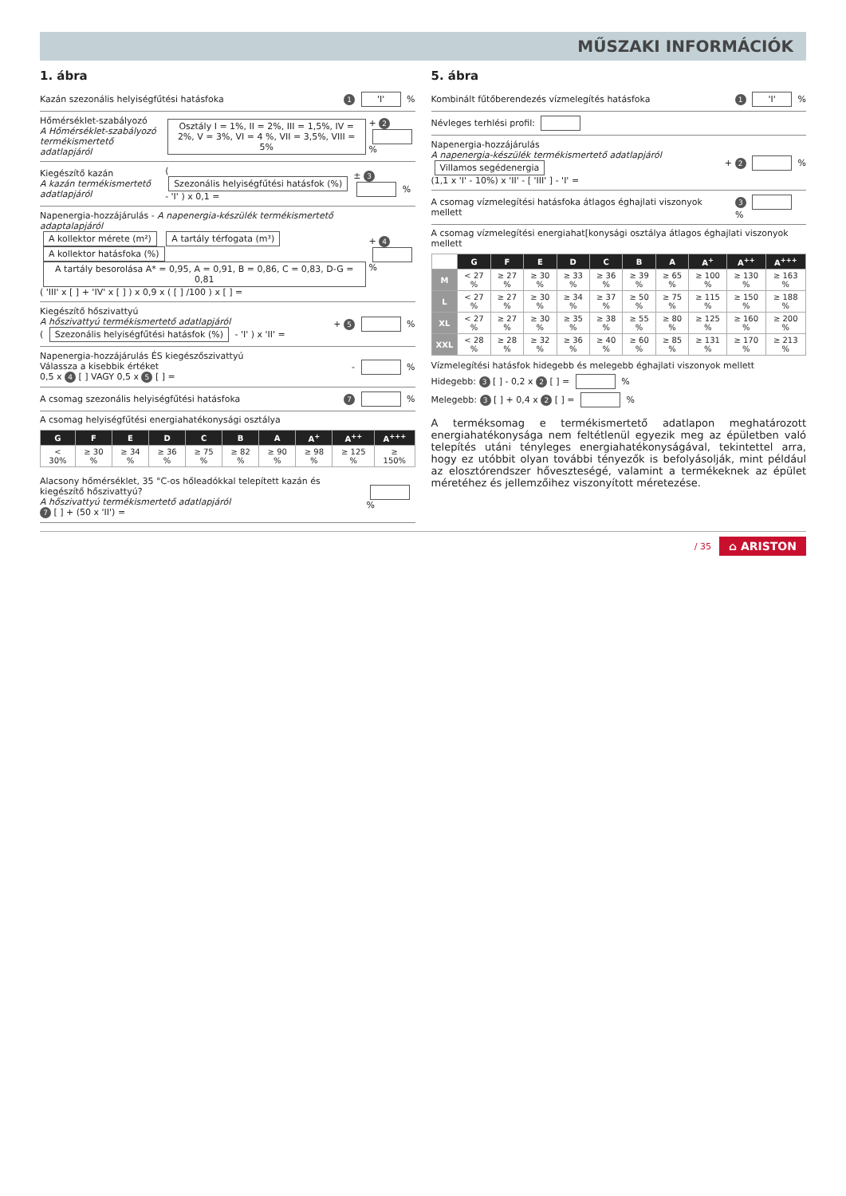MŰSZAKI INFORMÁCIÓK
1. ábra
Kazán szezonális helyiségfűtési hatásfoka 1 'I' %
Hőmérséklet-szabályozó
A Hőmérséklet-szabályozó termékismertető adatlapjáról Osztály I = 1%, II = 2%, III = 1,5%, IV = 2%, V = 3%, VI = 4 %, VII = 3,5%, VIII = 5% + 2 %
Kiegészítő kazán
A kazán termékismertető adatlapjáról ( Szezonális helyiségfűtési hatásfok (%) - 'I' ) x 0,1 = ± 3 %
Napenergia-hozzájárulás - A napenergia-készülék termékismertető adaptalapjáról
A kollektor mérete (m²) A tartály térfogata (m³) A kollektor hatásfoka (%) A tartály besorolása A* = 0,95, A = 0,91, B = 0,86, C = 0,83, D-G = 0,81
( 'III' x [ ] + 'IV' x [ ] ) x 0,9 x ( [ ] /100 ) x [ ] = + 4 %
Kiegészítő hőszivattyú
A hőszivattyú termékismertető adatlapjáról
( Szezonális helyiségfűtési hatásfok (%) - 'I' ) x 'II' = + 5 %
Napenergia-hozzájárulás ÉS kiegészőszivattyú
Válassza a kisebbik értéket
0,5 x 4 [ ] VAGY 0,5 x 5 [ ] = - %
A csomag szezonális helyiségfűtési hatásfoka 7 %
A csomag helyiségfűtési energiahatékonysági osztálya
| G | F | E | D | C | B | A | A<sup>+</sup> | A<sup>++</sup> | A<sup>+++</sup> |
| --- | --- | --- | --- | --- | --- | --- | --- | --- | --- |
| < 30% | ≥ 30 % | ≥ 34 % | ≥ 36 % | ≥ 75 % | ≥ 82 % | ≥ 90 % | ≥ 98 % | ≥ 125 % | ≥ 150% |
Alacsony hőmérséklet, 35 °C-os hőleadókkal telepített kazán és kiegészítő hőszivattyú?
A hőszivattyú termékismertető adatlapjáról
7 [ ] + (50 x 'II') = %
5. ábra
Kombinált fűtőberendezés vízmelegítés hatásfoka 1 'I' %
Névleges terhlési profil:
Napenergia-hozzájárulás
A napenergia-készülék termékismertető adatlapjáról
Villamos segédenergia
(1,1 x 'I' - 10%) x 'II' - [ 'III' ] - 'I' = + 2 %
A csomag vízmelegítési hatásfoka átlagos éghajlati viszonyok mellett 3 %
A csomag vízmelegítési energiahat[konysági osztálya átlagos éghajlati viszonyok mellett
| | G | F | E | D | C | B | A | A<sup>+</sup> | A<sup>++</sup> | A<sup>+++</sup> |
| M | < 27 % | ≥ 27 % | ≥ 30 % | ≥ 33 % | ≥ 36 % | ≥ 39 % | ≥ 65 % | ≥ 100 % | ≥ 130 % | ≥ 163 % |
| L | < 27 % | ≥ 27 % | ≥ 30 % | ≥ 34 % | ≥ 37 % | ≥ 50 % | ≥ 75 % | ≥ 115 % | ≥ 150 % | ≥ 188 % |
| XL | < 27 % | ≥ 27 % | ≥ 30 % | ≥ 35 % | ≥ 38 % | ≥ 55 % | ≥ 80 % | ≥ 125 % | ≥ 160 % | ≥ 200 % |
| XXL | < 28 % | ≥ 28 % | ≥ 32 % | ≥ 36 % | ≥ 40 % | ≥ 60 % | ≥ 85 % | ≥ 131 % | ≥ 170 % | ≥ 213 % |
Vízmelegítési hatásfok hidegebb és melegebb éghajlati viszonyok mellett
Hidegebb: 3 [ ] - 0,2 x 2 [ ] = %
Melegebb: 3 [ ] + 0,4 x 2 [ ] = %
A terméksomag e termékismertető adatlapon meghatározott energiahatékonysága nem feltétlenül egyezik meg az épületben való telepítés utáni tényleges energiahatékonyságával, tekintettel arra, hogy ez utóbbit olyan további tényezők is befolyásolják, mint például az elosztórendszer hőveszteségé, valamint a termékeknek az épület méretéhez és jellemzőihez viszonyított méretezése.
/ 35 ⌂ ARISTON